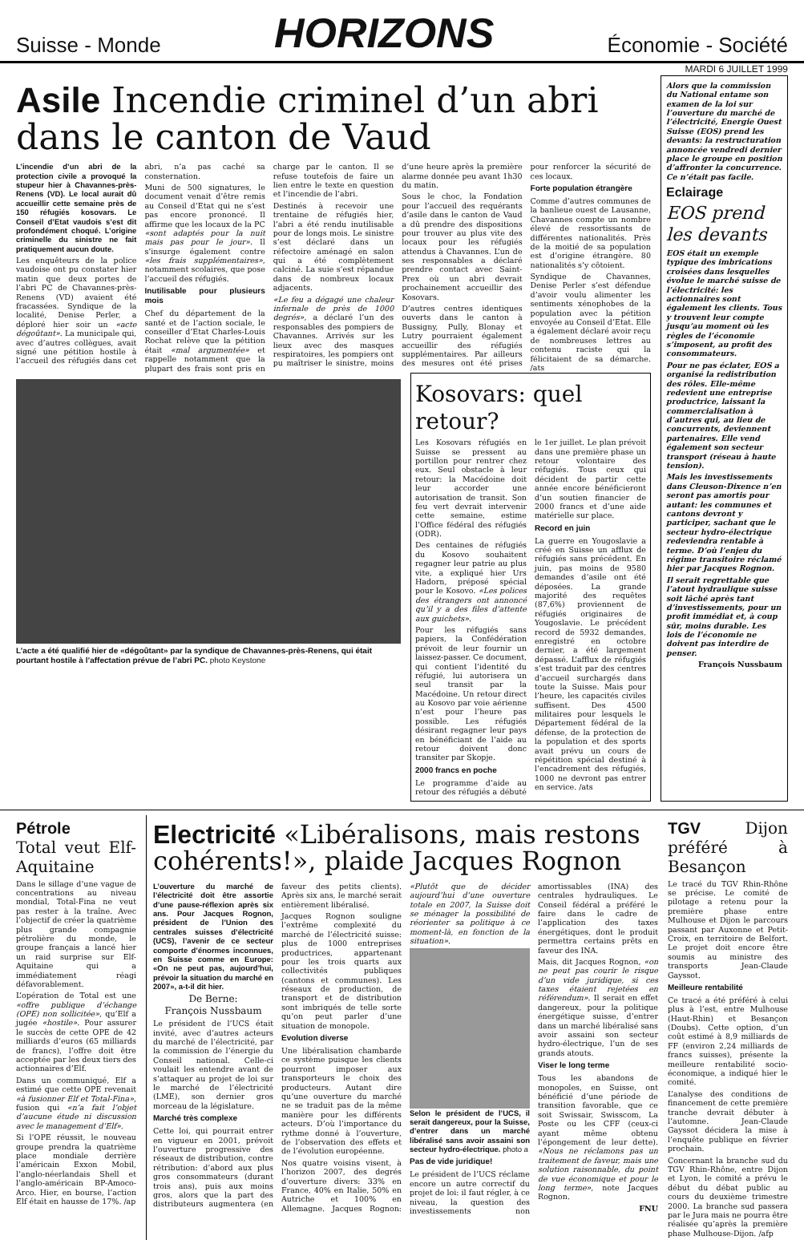Suisse - Monde HORIZONS Économie - Société
MARDI 6 JUILLET 1999
Asile Incendie criminel d’un abri dans le canton de Vaud
L’incendie d’un abri de la protection civile a provoqué la stupeur hier à Chavannes-près-Renens (VD). Le local aurait dû accueillir cette semaine près de 150 réfugiés kosovars. Le Conseil d’Etat vaudois s’est dit profondément choqué. L’origine criminelle du sinistre ne fait pratiquement aucun doute.
Les enquêteurs de la police vaudoise ont pu constater hier matin que deux portes de l’abri PC de Chavannes-près-Renens (VD) avaient été fracassées. Syndique de la localité, Denise Perler, a déploré hier soir un «acte dégoûtant». La municipale qui, avec d’autres collègues, avait signé une pétition hostile à l’accueil des réfugiés dans cet abri, n’a pas caché sa consternation.
Muni de 500 signatures, le document venait d’être remis au Conseil d’Etat qui ne s’est pas encore prononcé. Il affirme que les locaux de la PC «sont adaptés pour la nuit mais pas pour le jour». Il s’insurge également contre «les frais supplémentaires», notamment scolaires, que pose l’accueil des réfugiés.
Inutilisable pour plusieurs mois
Chef du département de la santé et de l’action sociale, le conseiller d’Etat Charles-Louis Rochat relève que la pétition était «mal argumentée» et rappelle notamment que la plupart des frais sont pris en charge par le canton. Il se refuse toutefois de faire un lien entre le texte en question et l’incendie de l’abri.
Destinés à recevoir une trentaine de réfugiés hier, l’abri a été rendu inutilisable pour de longs mois. Le sinistre s’est déclaré dans un réfectoire aménagé en salon qui a été complètement calciné. La suie s’est répandue dans de nombreux locaux adjacents.
«Le feu a dégagé une chaleur infernale de près de 1000 degrés», a déclaré l’un des responsables des pompiers de Chavannes. Arrivés sur les lieux avec des masques respiratoires, les pompiers ont pu maîtriser le sinistre, moins d’une heure après la première alarme donnée peu avant 1h30 du matin.
Sous le choc, la Fondation pour l’accueil des requérants d’asile dans le canton de Vaud a dû prendre des dispositions pour trouver au plus vite des locaux pour les réfugiés attendus à Chavannes. L’un de ses responsables a déclaré prendre contact avec Saint-Prex où un abri devrait prochainement accueillir des Kosovars.
D’autres centres identiques ouverts dans le canton à Bussigny, Pully, Blonay et Lutry pourraient également accueillir des réfugiés supplémentaires. Par ailleurs des mesures ont été prises pour renforcer la sécurité de ces locaux.
Forte population étrangère
Comme d’autres communes de la banlieue ouest de Lausanne, Chavannes compte un nombre élevé de ressortissants de différentes nationalités. Près de la moitié de sa population est d’origine étrangère. 80 nationalités s’y côtoient.
Syndique de Chavannes, Denise Perler s’est défendue d’avoir voulu alimenter les sentiments xénophobes de la population avec la pétition envoyée au Conseil d’Etat. Elle a également déclaré avoir reçu de nombreuses lettres au contenu raciste qui la félicitaient de sa démarche. /ats
L’acte a été qualifié hier de «dégoûtant» par la syndique de Chavannes-près-Renens, qui était pourtant hostile à l’affectation prévue de l’abri PC. photo Keystone
Kosovars: quel retour?
Les Kosovars réfugiés en Suisse se pressent au portillon pour rentrer chez eux. Seul obstacle à leur retour: la Macédoine doit leur accorder une autorisation de transit. Son feu vert devrait intervenir cette semaine, estime l’Office fédéral des réfugiés (ODR).
Des centaines de réfugiés du Kosovo souhaitent regagner leur patrie au plus vite, a expliqué hier Urs Hadorn, préposé spécial pour le Kosovo. «Les polices des étrangers ont annoncé qu’il y a des files d’attente aux guichets».
Pour les réfugiés sans papiers, la Confédération prévoit de leur fournir un laissez-passer. Ce document, qui contient l’identité du réfugié, lui autorisera un seul transit par la Macédoine. Un retour direct au Kosovo par voie aérienne n’est pour l’heure pas possible. Les réfugiés désirant regagner leur pays en bénéficiant de l’aide au retour doivent donc transiter par Skopje.
2000 francs en poche
Le programme d’aide au retour des réfugiés a débuté le 1er juillet. Le plan prévoit dans une première phase un retour volontaire des réfugiés. Tous ceux qui décident de partir cette année encore bénéficieront d’un soutien financier de 2000 francs et d’une aide matérielle sur place.
Record en juin
La guerre en Yougoslavie a créé en Suisse un afflux de réfugiés sans précédent. En juin, pas moins de 9580 demandes d’asile ont été déposées. La grande majorité des requêtes (87,6%) proviennent de réfugiés originaires de Yougoslavie. Le précédent record de 5932 demandes, enregistré en octobre dernier, a été largement dépassé. L’afflux de réfugiés s’est traduit par des centres d’accueil surchargés dans toute la Suisse. Mais pour l’heure, les capacités civiles suffisent. Des 4500 militaires pour lesquels le Département fédéral de la défense, de la protection de la population et des sports avait prévu un cours de répétition spécial destiné à l’encadrement des réfugiés, 1000 ne devront pas entrer en service. /ats
Alors que la commission du National entame son examen de la loi sur l’ouverture du marché de l’électricité, Energie Ouest Suisse (EOS) prend les devants: la restructuration annoncée vendredi dernier place le groupe en position d’affronter la concurrence. Ce n’était pas facile.
Eclairage
EOS prend les devants
EOS était un exemple typique des imbrications croisées dans lesquelles évolue le marché suisse de l’électricité: les actionnaires sont également les clients. Tous y trouvent leur compte jusqu’au moment où les règles de l’économie s’imposent, au profit des consommateurs.
Pour ne pas éclater, EOS a organisé la redistribution des rôles. Elle-même redevient une entreprise productrice, laissant la commercialisation à d’autres qui, au lieu de concurrents, deviennent partenaires. Elle vend également son secteur transport (réseau à haute tension).
Mais les investissements dans Cleuson-Dixence n’en seront pas amortis pour autant: les communes et cantons devront y participer, sachant que le secteur hydro-électrique redeviendra rentable à terme. D’où l’enjeu du régime transitoire réclamé hier par Jacques Rognon.
Il serait regrettable que l’atout hydraulique suisse soit lâché après tant d’investissements, pour un profit immédiat et, à coup sûr, moins durable. Les lois de l’économie ne doivent pas interdire de penser.
François Nussbaum
Pétrole
Total veut Elf-Aquitaine
Dans le sillage d’une vague de concentrations au niveau mondial, Total-Fina ne veut pas rester à la traîne. Avec l’objectif de créer la quatrième plus grande compagnie pétrolière du monde, le groupe français a lancé hier un raid surprise sur Elf-Aquitaine qui a immédiatement réagi défavorablement.
L’opération de Total est une «offre publique d’échange (OPE) non sollicitée», qu’Elf a jugée «hostile». Pour assurer le succès de cette OPE de 42 milliards d’euros (65 milliards de francs), l’offre doit être acceptée par les deux tiers des actionnaires d’Elf.
Dans un communiqué, Elf a estimé que cette OPE revenait «à fusionner Elf et Total-Fina», fusion qui «n’a fait l’objet d’aucune étude ni discussion avec le management d’Elf».
Si l’OPE réussit, le nouveau groupe prendra la quatrième place mondiale derrière l’américain Exxon Mobil, l’anglo-néerlandais Shell et l’anglo-américain BP-Amoco-Arco. Hier, en bourse, l’action Elf était en hausse de 17%. /ap
Electricité «Libéralisons, mais restons cohérents!», plaide Jacques Rognon
L’ouverture du marché de l’électricité doit être assortie d’une pause-réflexion après six ans. Pour Jacques Rognon, président de l’Union des centrales suisses d’électricité (UCS), l’avenir de ce secteur comporte d’énormes inconnues, en Suisse comme en Europe: «On ne peut pas, aujourd’hui, prévoir la situation du marché en 2007», a-t-il dit hier.
De Berne:
François Nussbaum
Le président de l’UCS était invité, avec d’autres acteurs du marché de l’électricité, par la commission de l’énergie du Conseil national. Celle-ci voulait les entendre avant de s’attaquer au projet de loi sur le marché de l’électricité (LME), son dernier gros morceau de la législature.
Marché très complexe
Cette loi, qui pourrait entrer en vigueur en 2001, prévoit l’ouverture progressive des réseaux de distribution, contre rétribution: d’abord aux plus gros consommateurs (durant trois ans), puis aux moins gros, alors que la part des distributeurs augmentera (en faveur des petits clients). Après six ans, le marché serait entièrement libéralisé.
Jacques Rognon souligne l’extrême complexité du marché de l’électricité suisse: plus de 1000 entreprises productrices, appartenant pour les trois quarts aux collectivités publiques (cantons et communes). Les réseaux de production, de transport et de distribution sont imbriqués de telle sorte qu’on peut parler d’une situation de monopole.
Evolution diverse
Une libéralisation chambarde ce système puisque les clients pourront imposer aux transporteurs le choix des producteurs. Autant dire qu’une ouverture du marché ne se traduit pas de la même manière pour les différents acteurs. D’où l’importance du rythme donné à l’ouverture, de l’observation des effets et de l’évolution européenne.
Nos quatre voisins visent, à l’horizon 2007, des degrés d’ouverture divers: 33% en France, 40% en Italie, 50% en Autriche et 100% en Allemagne. Jacques Rognon: «Plutôt que de décider aujourd’hui d’une ouverture totale en 2007, la Suisse doit se ménager la possibilité de réorienter sa politique à ce moment-là, en fonction de la situation».
Selon le président de l’UCS, il serait dangereux, pour la Suisse, d’entrer dans un marché libéralisé sans avoir assaini son secteur hydro-électrique. photo a
Pas de vide juridique!
Le président de l’UCS réclame encore un autre correctif du projet de loi: il faut régler, à ce niveau, la question des investissements non amortissables (INA) des centrales hydrauliques. Le Conseil fédéral a préféré le faire dans le cadre de l’application des taxes énergétiques, dont le produit permettra certains prêts en faveur des INA.
Mais, dit Jacques Rognon, «on ne peut pas courir le risque d’un vide juridique, si ces taxes étaient rejetées en référendum». Il serait en effet dangereux, pour la politique énergétique suisse, d’entrer dans un marché libéralisé sans avoir assaini son secteur hydro-électrique, l’un de ses grands atouts.
Viser le long terme
Tous les abandons de monopoles, en Suisse, ont bénéficié d’une période de transition favorable, que ce soit Swissair, Swisscom, La Poste ou les CFF (ceux-ci ayant même obtenu l’épongement de leur dette). «Nous ne réclamons pas un traitement de faveur, mais une solution raisonnable, du point de vue économique et pour le long terme», note Jacques Rognon.
FNU
TGV Dijon préféré à Besançon
Le tracé du TGV Rhin-Rhône se précise. Le comité de pilotage a retenu pour la première phase entre Mulhouse et Dijon le parcours passant par Auxonne et Petit-Croix, en territoire de Belfort. Le projet doit encore être soumis au ministre des transports Jean-Claude Gayssot.
Meilleure rentabilité
Ce tracé a été préféré à celui plus à l’est, entre Mulhouse (Haut-Rhin) et Besançon (Doubs). Cette option, d’un coût estimé à 8,9 milliards de FF (environ 2,24 milliards de francs suisses), présente la meilleure rentabilité socio-économique, a indiqué hier le comité.
L’analyse des conditions de financement de cette première tranche devrait débuter à l’automne. Jean-Claude Gayssot décidera la mise à l’enquête publique en février prochain.
Concernant la branche sud du TGV Rhin-Rhône, entre Dijon et Lyon, le comité a prévu le début du débat public au cours du deuxième trimestre 2000. La branche sud passera par le Jura mais ne pourra être réalisée qu’après la première phase Mulhouse-Dijon. /afp